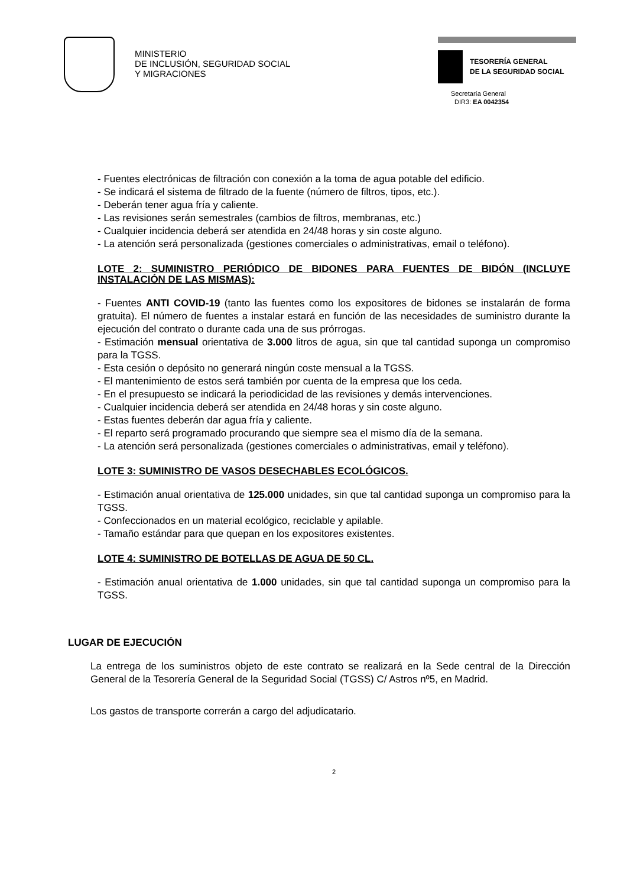MINISTERIO
DE INCLUSIÓN, SEGURIDAD SOCIAL
Y MIGRACIONES
TESORERÍA GENERAL
DE LA SEGURIDAD SOCIAL
Secretaría General
DIR3: EA 0042354
- Fuentes electrónicas de filtración con conexión a la toma de agua potable del edificio.
- Se indicará el sistema de filtrado de la fuente (número de filtros, tipos, etc.).
- Deberán tener agua fría y caliente.
- Las revisiones serán semestrales (cambios de filtros, membranas, etc.)
- Cualquier incidencia deberá ser atendida en 24/48 horas y sin coste alguno.
- La atención será personalizada (gestiones comerciales o administrativas, email o teléfono).
LOTE 2: SUMINISTRO PERIÓDICO DE BIDONES PARA FUENTES DE BIDÓN (INCLUYE INSTALACIÓN DE LAS MISMAS):
- Fuentes ANTI COVID-19 (tanto las fuentes como los expositores de bidones se instalarán de forma gratuita). El número de fuentes a instalar estará en función de las necesidades de suministro durante la ejecución del contrato o durante cada una de sus prórrogas.
- Estimación mensual orientativa de 3.000 litros de agua, sin que tal cantidad suponga un compromiso para la TGSS.
- Esta cesión o depósito no generará ningún coste mensual a la TGSS.
- El mantenimiento de estos será también por cuenta de la empresa que los ceda.
- En el presupuesto se indicará la periodicidad de las revisiones y demás intervenciones.
- Cualquier incidencia deberá ser atendida en 24/48 horas y sin coste alguno.
- Estas fuentes deberán dar agua fría y caliente.
- El reparto será programado procurando que siempre sea el mismo día de la semana.
- La atención será personalizada (gestiones comerciales o administrativas, email y teléfono).
LOTE 3: SUMINISTRO DE VASOS DESECHABLES ECOLÓGICOS.
- Estimación anual orientativa de 125.000 unidades, sin que tal cantidad suponga un compromiso para la TGSS.
- Confeccionados en un material ecológico, reciclable y apilable.
- Tamaño estándar para que quepan en los expositores existentes.
LOTE 4: SUMINISTRO DE BOTELLAS DE AGUA DE 50 CL.
- Estimación anual orientativa de 1.000 unidades, sin que tal cantidad suponga un compromiso para la TGSS.
LUGAR DE EJECUCIÓN
La entrega de los suministros objeto de este contrato se realizará en la Sede central de la Dirección General de la Tesorería General de la Seguridad Social (TGSS) C/ Astros nº5, en Madrid.
Los gastos de transporte correrán a cargo del adjudicatario.
2